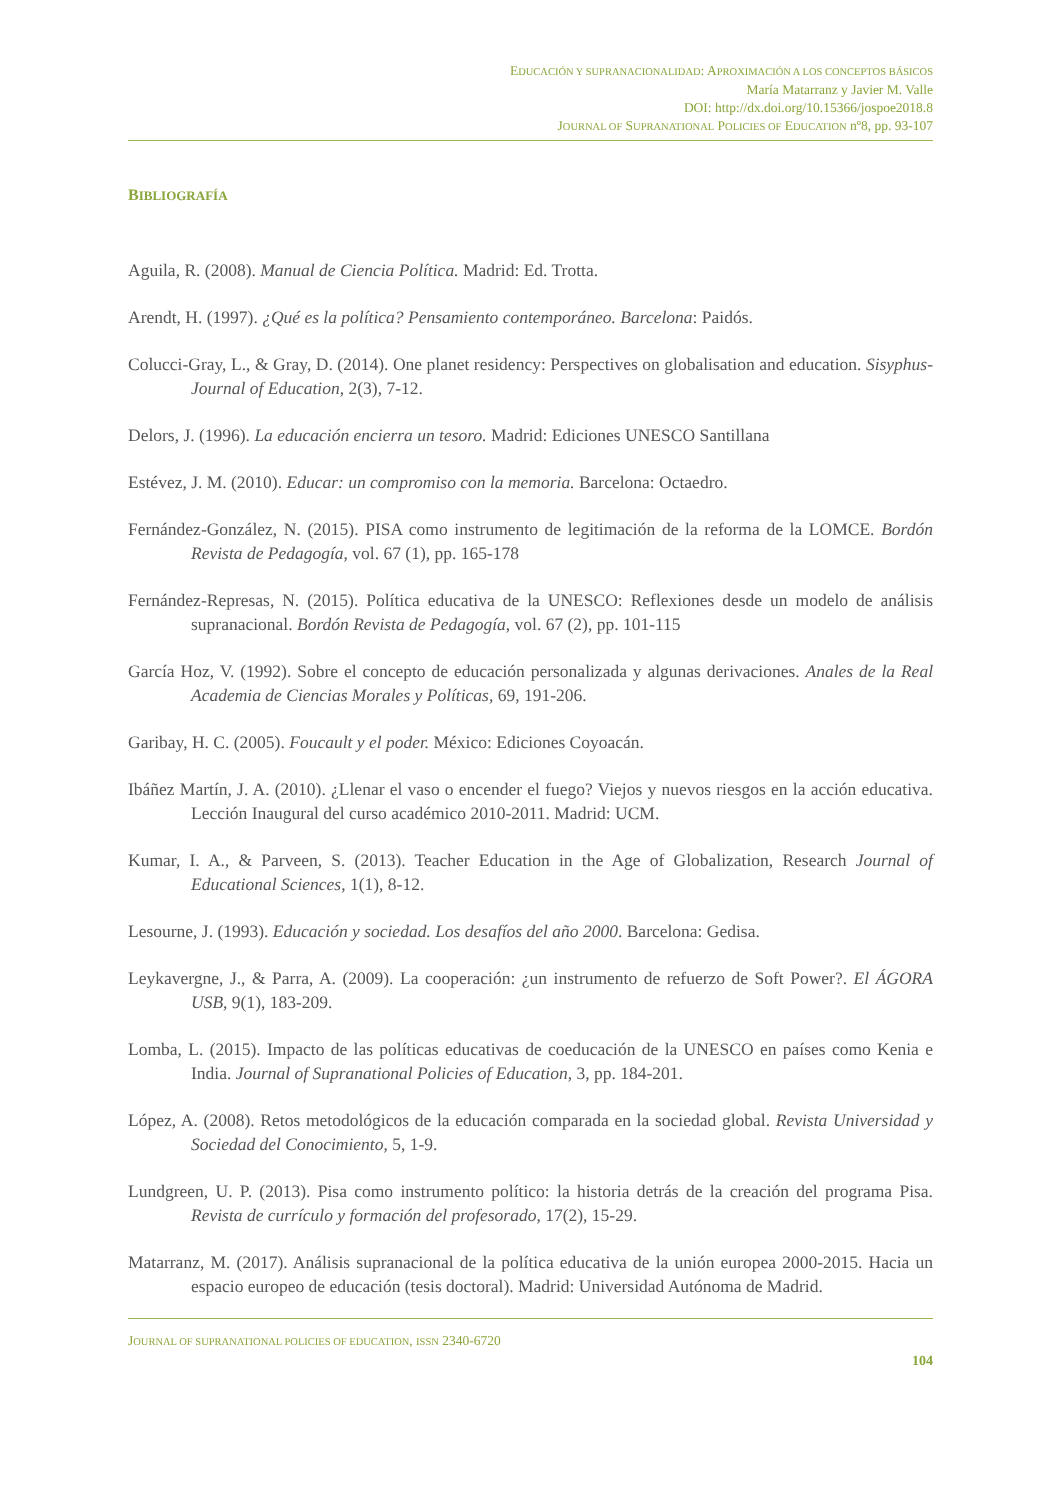EDUCACIÓN Y SUPRANACIONALIDAD: APROXIMACIÓN A LOS CONCEPTOS BÁSICOS
María Matarranz y Javier M. Valle
DOI: http://dx.doi.org/10.15366/jospoe2018.8
JOURNAL OF SUPRANATIONAL POLICIES OF EDUCATION nº8, pp. 93-107
BIBLIOGRAFÍA
Aguila, R. (2008). Manual de Ciencia Política. Madrid: Ed. Trotta.
Arendt, H. (1997). ¿Qué es la política? Pensamiento contemporáneo. Barcelona: Paidós.
Colucci-Gray, L., & Gray, D. (2014). One planet residency: Perspectives on globalisation and education. Sisyphus-Journal of Education, 2(3), 7-12.
Delors, J. (1996). La educación encierra un tesoro. Madrid: Ediciones UNESCO Santillana
Estévez, J. M. (2010). Educar: un compromiso con la memoria. Barcelona: Octaedro.
Fernández-González, N. (2015). PISA como instrumento de legitimación de la reforma de la LOMCE. Bordón Revista de Pedagogía, vol. 67 (1), pp. 165-178
Fernández-Represas, N. (2015). Política educativa de la UNESCO: Reflexiones desde un modelo de análisis supranacional. Bordón Revista de Pedagogía, vol. 67 (2), pp. 101-115
García Hoz, V. (1992). Sobre el concepto de educación personalizada y algunas derivaciones. Anales de la Real Academia de Ciencias Morales y Políticas, 69, 191-206.
Garibay, H. C. (2005). Foucault y el poder. México: Ediciones Coyoacán.
Ibáñez Martín, J. A. (2010). ¿Llenar el vaso o encender el fuego? Viejos y nuevos riesgos en la acción educativa. Lección Inaugural del curso académico 2010-2011. Madrid: UCM.
Kumar, I. A., & Parveen, S. (2013). Teacher Education in the Age of Globalization, Research Journal of Educational Sciences, 1(1), 8-12.
Lesourne, J. (1993). Educación y sociedad. Los desafíos del año 2000. Barcelona: Gedisa.
Leykavergne, J., & Parra, A. (2009). La cooperación: ¿un instrumento de refuerzo de Soft Power?. El ÁGORA USB, 9(1), 183-209.
Lomba, L. (2015). Impacto de las políticas educativas de coeducación de la UNESCO en países como Kenia e India. Journal of Supranational Policies of Education, 3, pp. 184-201.
López, A. (2008). Retos metodológicos de la educación comparada en la sociedad global. Revista Universidad y Sociedad del Conocimiento, 5, 1-9.
Lundgreen, U. P. (2013). Pisa como instrumento político: la historia detrás de la creación del programa Pisa. Revista de currículo y formación del profesorado, 17(2), 15-29.
Matarranz, M. (2017). Análisis supranacional de la política educativa de la unión europea 2000-2015. Hacia un espacio europeo de educación (tesis doctoral). Madrid: Universidad Autónoma de Madrid.
JOURNAL OF SUPRANATIONAL POLICIES OF EDUCATION, ISSN 2340-6720
104